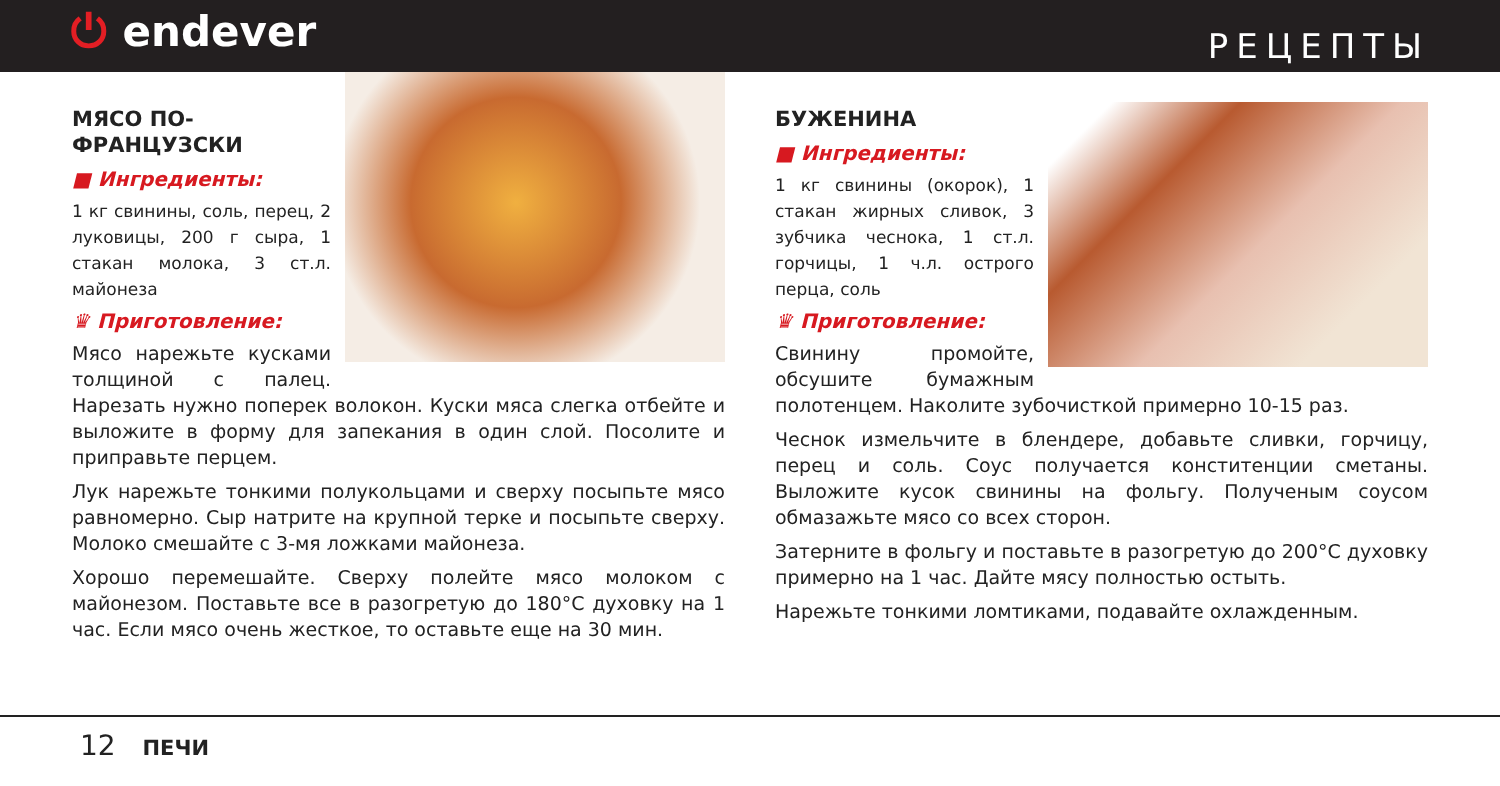⏻ endever
РЕЦЕПТЫ
МЯСО ПО-ФРАНЦУЗСКИ
■ Ингредиенты:
1 кг свинины, соль, перец, 2 луковицы, 200 г сыра, 1 стакан молока, 3 ст.л. майонеза
♛ Приготовление:
Мясо нарежьте кусками толщиной с палец. Нарезать нужно поперек волокон. Куски мяса слегка отбейте и выложите в форму для запекания в один слой. Посолите и приправьте перцем.
Лук нарежьте тонкими полукольцами и сверху посыпьте мясо равномерно. Сыр натрите на крупной терке и посыпьте сверху. Молоко смешайте с 3-мя ложками майонеза.
Хорошо перемешайте. Сверху полейте мясо молоком с майонезом. Поставьте все в разогретую до 180°С духовку на 1 час. Если мясо очень жесткое, то оставьте еще на 30 мин.
БУЖЕНИНА
■ Ингредиенты:
1 кг свинины (окорок), 1 стакан жирных сливок, 3 зубчика чеснока, 1 ст.л. горчицы, 1 ч.л. острого перца, соль
♛ Приготовление:
Свинину промойте, обсушите бумажным полотенцем. Наколите зубочисткой примерно 10-15 раз.
Чеснок измельчите в блендере, добавьте сливки, горчицу, перец и соль. Соус получается конститенции сметаны. Выложите кусок свинины на фольгу. Полученым соусом обмазажьте мясо со всех сторон.
Затерните в фольгу и поставьте в разогретую до 200°С духовку примерно на 1 час. Дайте мясу полностью остыть.
Нарежьте тонкими ломтиками, подавайте охлажденным.
12 ПЕЧИ